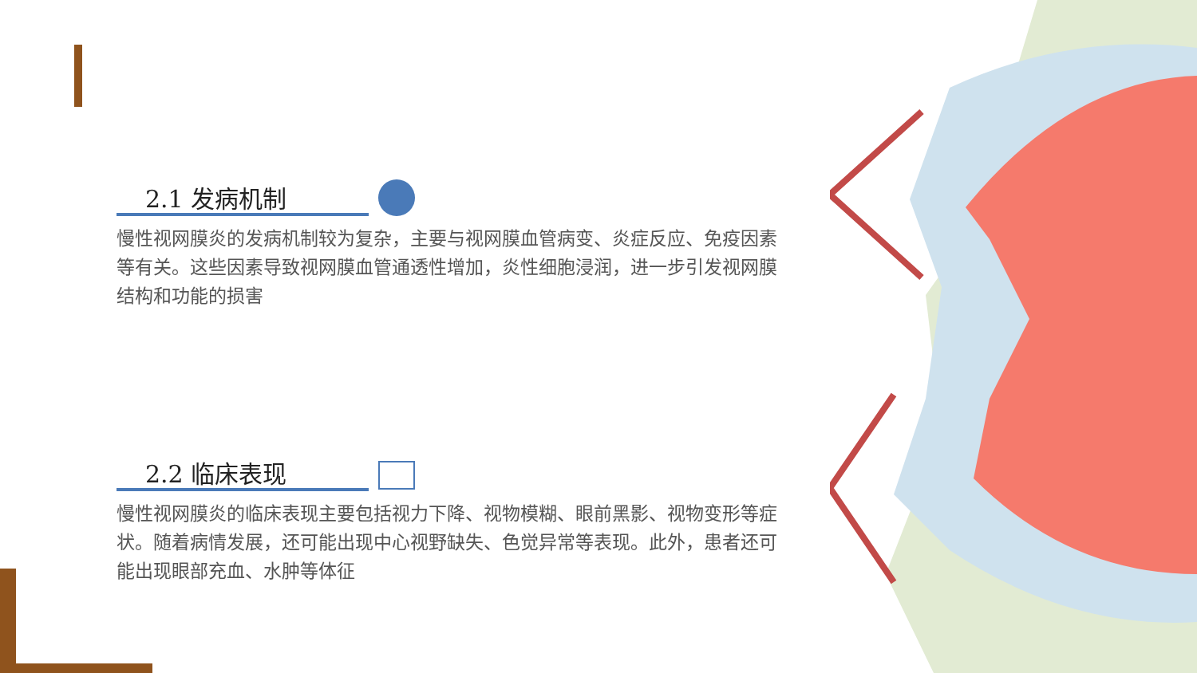2.1 发病机制
慢性视网膜炎的发病机制较为复杂，主要与视网膜血管病变、炎症反应、免疫因素等有关。这些因素导致视网膜血管通透性增加，炎性细胞浸润，进一步引发视网膜结构和功能的损害
2.2 临床表现
慢性视网膜炎的临床表现主要包括视力下降、视物模糊、眼前黑影、视物变形等症状。随着病情发展，还可能出现中心视野缺失、色觉异常等表现。此外，患者还可能出现眼部充血、水肿等体征